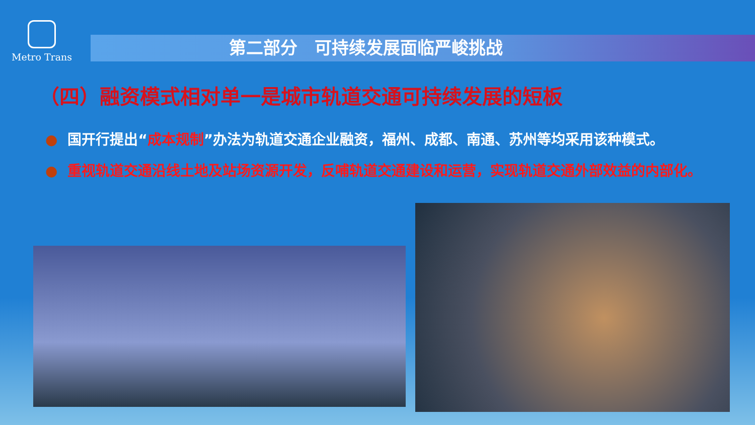Metro Trans
第二部分　可持续发展面临严峻挑战
（四）融资模式相对单一是城市轨道交通可持续发展的短板
● 国开行提出“成本规制”办法为轨道交通企业融资，福州、成都、南通、苏州等均采用该种模式。
● 重视轨道交通沿线土地及站场资源开发，反哺轨道交通建设和运营，实现轨道交通外部效益的内部化。